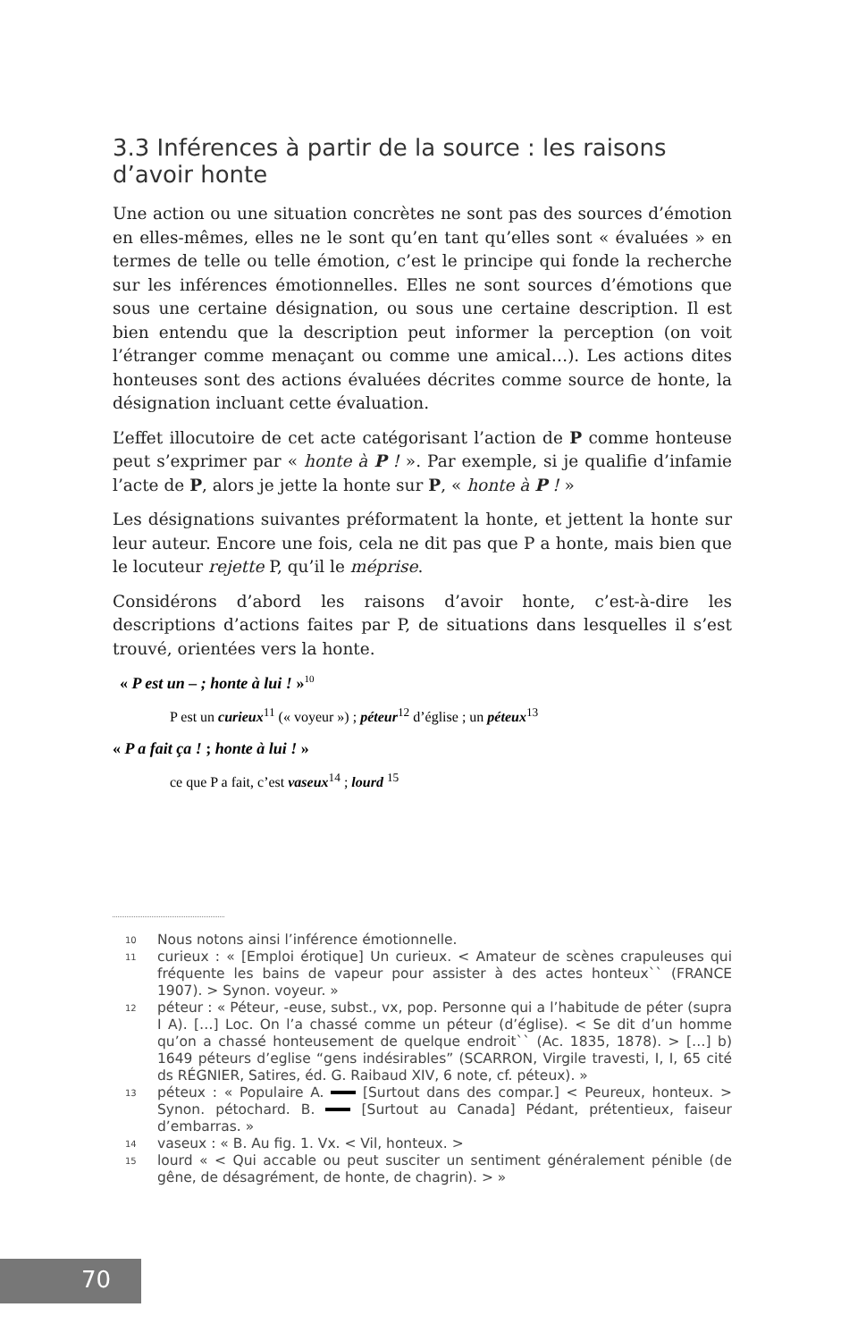3.3 Inférences à partir de la source : les raisons d’avoir honte
Une action ou une situation concrètes ne sont pas des sources d’émotion en elles-mêmes, elles ne le sont qu’en tant qu’elles sont « évaluées » en termes de telle ou telle émotion, c’est le principe qui fonde la recherche sur les inférences émotionnelles. Elles ne sont sources d’émotions que sous une certaine désignation, ou sous une certaine description. Il est bien entendu que la description peut informer la perception (on voit l’étranger comme menaçant ou comme une amical…). Les actions dites honteuses sont des actions évaluées décrites comme source de honte, la désignation incluant cette évaluation.
L’effet illocutoire de cet acte catégorisant l’action de P comme honteuse peut s’exprimer par « honte à P ! ». Par exemple, si je qualifie d’infamie l’acte de P, alors je jette la honte sur P, « honte à P ! »
Les désignations suivantes préformatent la honte, et jettent la honte sur leur auteur. Encore une fois, cela ne dit pas que P a honte, mais bien que le locuteur rejette P, qu’il le méprise.
Considérons d’abord les raisons d’avoir honte, c’est-à-dire les descriptions d’actions faites par P, de situations dans lesquelles il s’est trouvé, orientées vers la honte.
« P est un – ; honte à lui ! »<sup>10</sup>
P est un curieux<sup>11</sup> (« voyeur ») ; péteur<sup>12</sup> d’église ; un péteux<sup>13</sup>
« P a fait ça ! ; honte à lui ! »
ce que P a fait, c’est vaseux<sup>14</sup> ; lourd <sup>15</sup>
10 Nous notons ainsi l’inférence émotionnelle.
11 curieux : « [Emploi érotique] Un curieux. < Amateur de scènes crapuleuses qui fréquente les bains de vapeur pour assister à des actes honteux`` (FRANCE 1907). > Synon. voyeur. »
12 péteur : « Péteur, -euse, subst., vx, pop. Personne qui a l’habitude de péter (supra I A). […] Loc. On l’a chassé comme un péteur (d’église). < Se dit d’un homme qu’on a chassé honteusement de quelque endroit`` (Ac. 1835, 1878). > […] b) 1649 péteurs d’eglise “gens indésirables” (SCARRON, Virgile travesti, I, I, 65 cité ds RÉGNIER, Satires, éd. G. Raibaud XIV, 6 note, cf. péteux). »
13 péteux : « Populaire A. [Surtout dans des compar.] < Peureux, honteux. > Synon. pétochard. B. [Surtout au Canada] Pédant, prétentieux, faiseur d’embarras. »
14 vaseux : « B. Au fig. 1. Vx. < Vil, honteux. >
15 lourd « < Qui accable ou peut susciter un sentiment généralement pénible (de gêne, de désagrément, de honte, de chagrin). > »
70